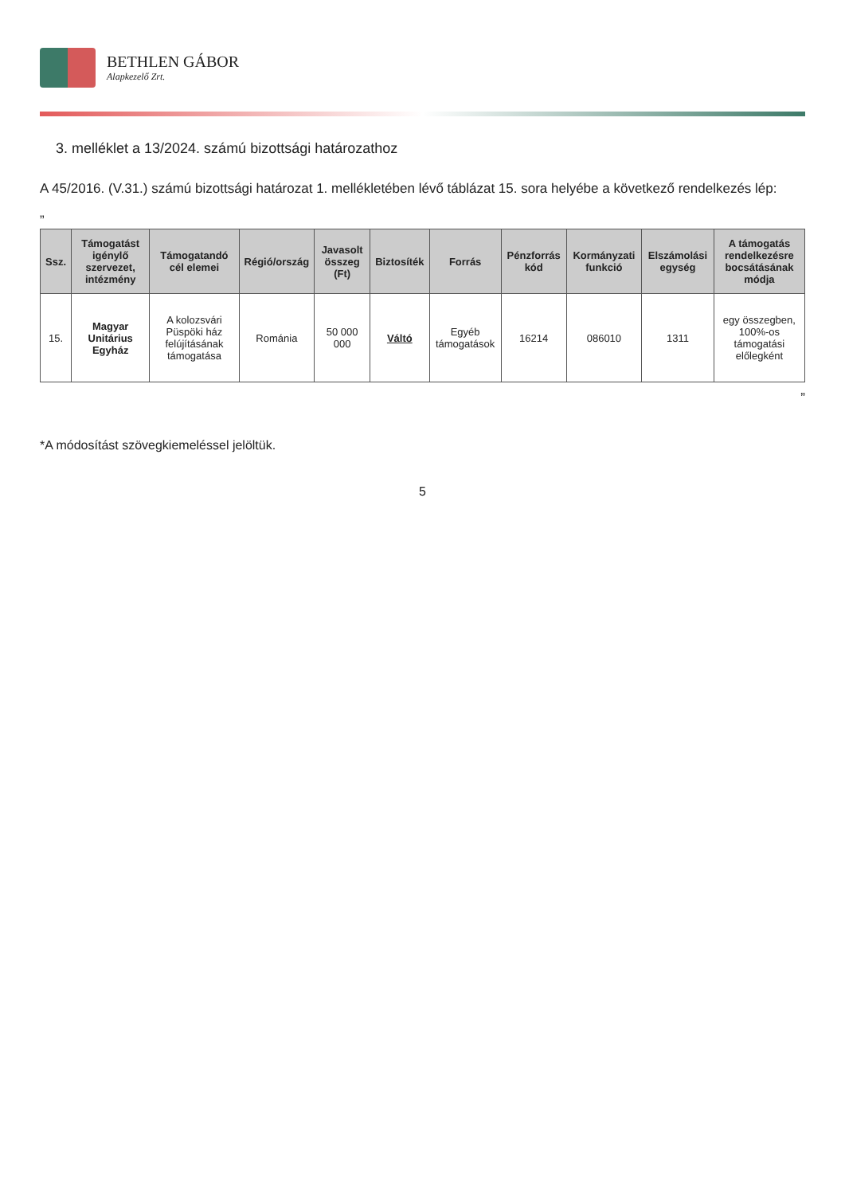BETHLEN GÁBOR
Alapkezelő Zrt.
3. melléklet a 13/2024. számú bizottsági határozathoz
A 45/2016. (V.31.) számú bizottsági határozat 1. mellékletében lévő táblázat 15. sora helyébe a következő rendelkezés lép:
„
| Ssz. | Támogatást igénylő szervezet, intézmény | Támogatandó cél elemei | Régió/ország | Javasolt összeg (Ft) | Biztosíték | Forrás | Pénzforrás kód | Kormányzati funkció | Elszámolási egység | A támogatás rendelkezésre bocsátásának módja |
| --- | --- | --- | --- | --- | --- | --- | --- | --- | --- | --- |
| 15. | Magyar Unitárius Egyház | A kolozsvári Püspöki ház felújításának támogatása | Románia | 50 000 000 | Váltó | Egyéb támogatások | 16214 | 086010 | 1311 | egy összegben, 100%-os támogatási előlegként |
”
*A módosítást szövegkiemeléssel jelöltük.
5